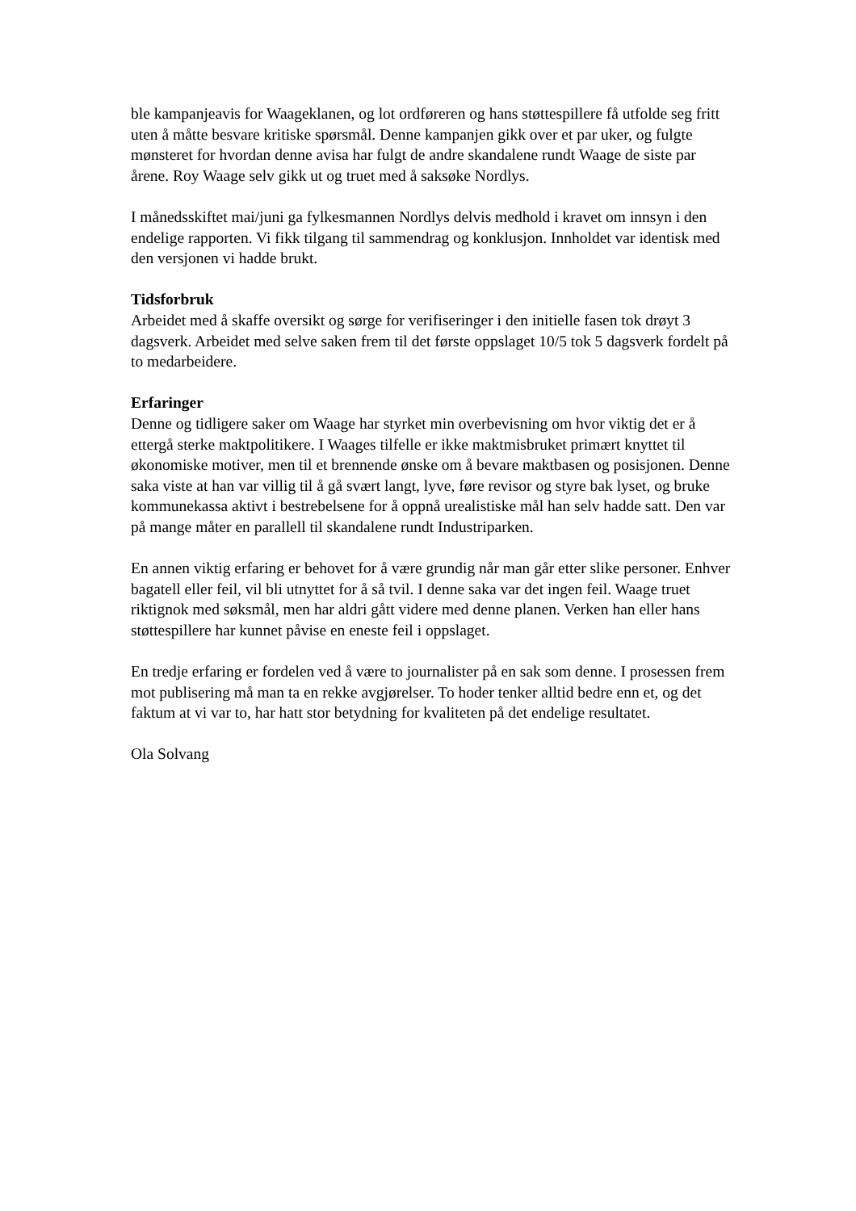ble kampanjeavis for Waageklanen, og lot ordføreren og hans støttespillere få utfolde seg fritt uten å måtte besvare kritiske spørsmål. Denne kampanjen gikk over et par uker, og fulgte mønsteret for hvordan denne avisa har fulgt de andre skandalene rundt Waage de siste par årene. Roy Waage selv gikk ut og truet med å saksøke Nordlys.
I månedsskiftet mai/juni ga fylkesmannen Nordlys delvis medhold i kravet om innsyn i den endelige rapporten. Vi fikk tilgang til sammendrag og konklusjon. Innholdet var identisk med den versjonen vi hadde brukt.
Tidsforbruk
Arbeidet med å skaffe oversikt og sørge for verifiseringer i den initielle fasen tok drøyt 3 dagsverk. Arbeidet med selve saken frem til det første oppslaget 10/5 tok 5 dagsverk fordelt på to medarbeidere.
Erfaringer
Denne og tidligere saker om Waage har styrket min overbevisning om hvor viktig det er å ettergå sterke maktpolitikere. I Waages tilfelle er ikke maktmisbruket primært knyttet til økonomiske motiver, men til et brennende ønske om å bevare maktbasen og posisjonen. Denne saka viste at han var villig til å gå svært langt, lyve, føre revisor og styre bak lyset, og bruke kommunekassa aktivt i bestrebelsene for å oppnå urealistiske mål han selv hadde satt. Den var på mange måter en parallell til skandalene rundt Industriparken.
En annen viktig erfaring er behovet for å være grundig når man går etter slike personer. Enhver bagatell eller feil, vil bli utnyttet for å så tvil. I denne saka var det ingen feil. Waage truet riktignok med søksmål, men har aldri gått videre med denne planen. Verken han eller hans støttespillere har kunnet påvise en eneste feil i oppslaget.
En tredje erfaring er fordelen ved å være to journalister på en sak som denne. I prosessen frem mot publisering må man ta en rekke avgjørelser. To hoder tenker alltid bedre enn et, og det faktum at vi var to, har hatt stor betydning for kvaliteten på det endelige resultatet.
Ola Solvang